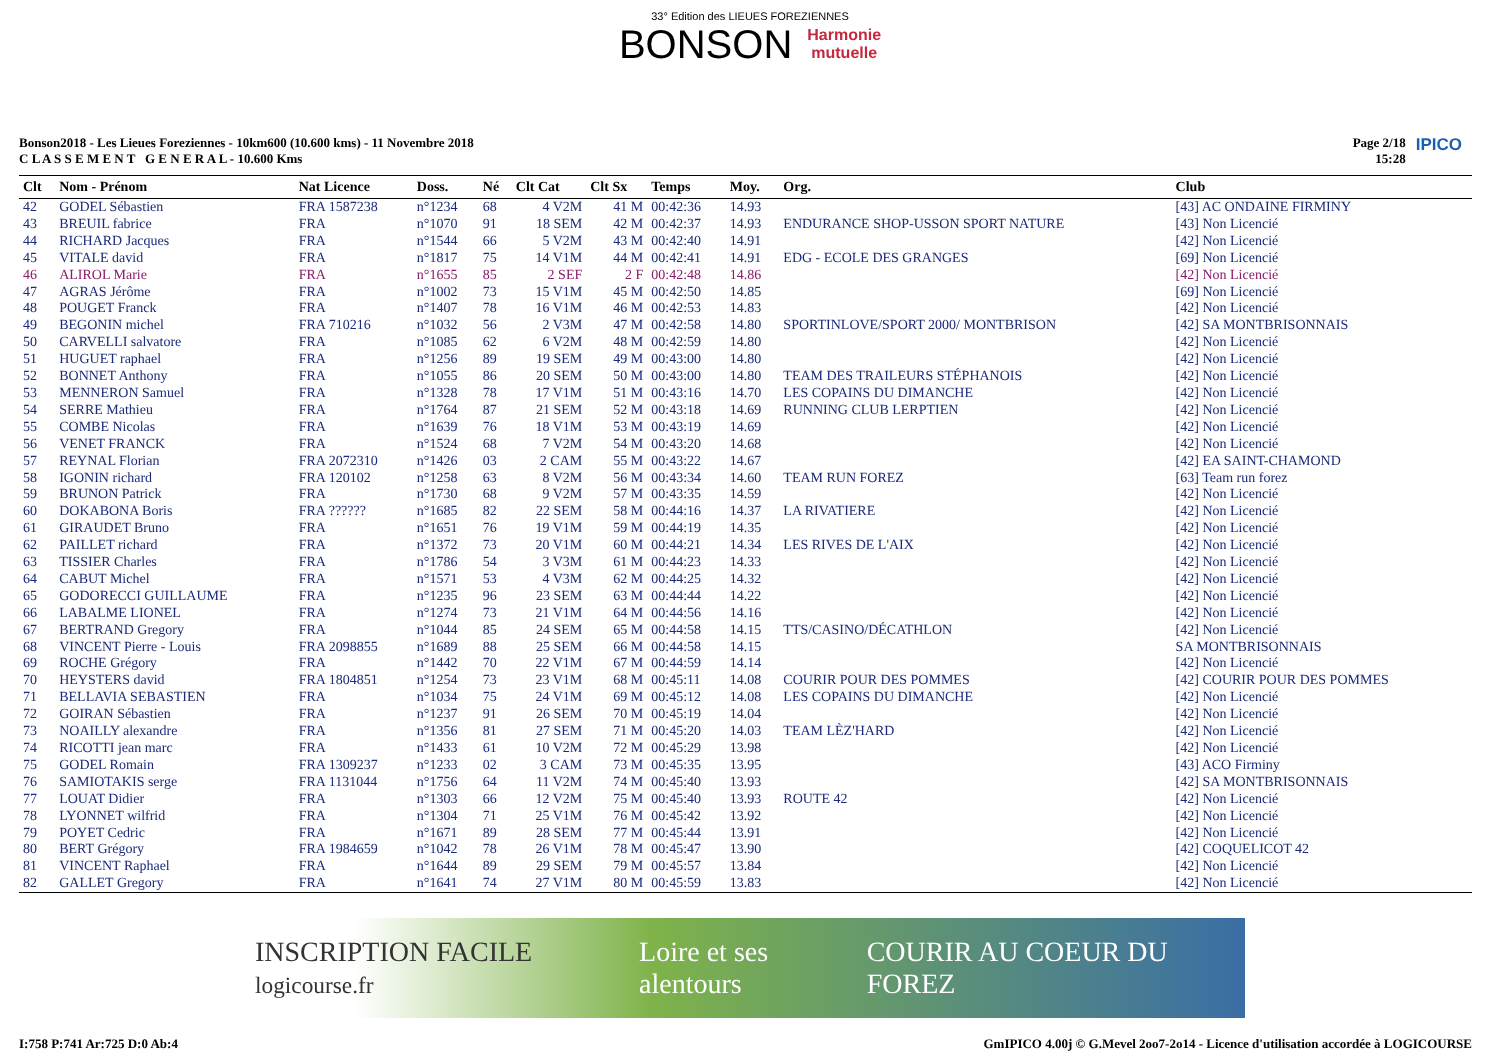33° Edition des LIEUES FOREZIENNES
BONSON
Harmonie
mutuelle
Bonson2018 - Les Lieues Foreziennes - 10km600 (10.600 kms) - 11 Novembre 2018
C L A S S E M E N T G E N E R A L - 10.600 Kms
Page 2/18
15:28 IPICO
| Clt | Nom - Prénom | Nat Licence | Doss. | Né | Clt Cat | Clt Sx | Temps | Moy. | Org. | Club |
| --- | --- | --- | --- | --- | --- | --- | --- | --- | --- | --- |
| 42 | GODEL Sébastien | FRA 1587238 | n°1234 | 68 | 4 V2M | 41 M | 00:42:36 | 14.93 | | [43] AC ONDAINE FIRMINY |
| 43 | BREUIL fabrice | FRA | n°1070 | 91 | 18 SEM | 42 M | 00:42:37 | 14.93 | ENDURANCE SHOP-USSON SPORT NATURE | [43] Non Licencié |
| 44 | RICHARD Jacques | FRA | n°1544 | 66 | 5 V2M | 43 M | 00:42:40 | 14.91 | | [42] Non Licencié |
| 45 | VITALE david | FRA | n°1817 | 75 | 14 V1M | 44 M | 00:42:41 | 14.91 | EDG - ECOLE DES GRANGES | [69] Non Licencié |
| 46 | ALIROL Marie | FRA | n°1655 | 85 | 2 SEF | 2 F | 00:42:48 | 14.86 | | [42] Non Licencié |
| 47 | AGRAS Jérôme | FRA | n°1002 | 73 | 15 V1M | 45 M | 00:42:50 | 14.85 | | [69] Non Licencié |
| 48 | POUGET Franck | FRA | n°1407 | 78 | 16 V1M | 46 M | 00:42:53 | 14.83 | | [42] Non Licencié |
| 49 | BEGONIN michel | FRA 710216 | n°1032 | 56 | 2 V3M | 47 M | 00:42:58 | 14.80 | SPORTINLOVE/SPORT 2000/ MONTBRISON | [42] SA MONTBRISONNAIS |
| 50 | CARVELLI salvatore | FRA | n°1085 | 62 | 6 V2M | 48 M | 00:42:59 | 14.80 | | [42] Non Licencié |
| 51 | HUGUET raphael | FRA | n°1256 | 89 | 19 SEM | 49 M | 00:43:00 | 14.80 | | [42] Non Licencié |
| 52 | BONNET Anthony | FRA | n°1055 | 86 | 20 SEM | 50 M | 00:43:00 | 14.80 | TEAM DES TRAILEURS STÉPHANOIS | [42] Non Licencié |
| 53 | MENNERON Samuel | FRA | n°1328 | 78 | 17 V1M | 51 M | 00:43:16 | 14.70 | LES COPAINS DU DIMANCHE | [42] Non Licencié |
| 54 | SERRE Mathieu | FRA | n°1764 | 87 | 21 SEM | 52 M | 00:43:18 | 14.69 | RUNNING CLUB LERPTIEN | [42] Non Licencié |
| 55 | COMBE Nicolas | FRA | n°1639 | 76 | 18 V1M | 53 M | 00:43:19 | 14.69 | | [42] Non Licencié |
| 56 | VENET FRANCK | FRA | n°1524 | 68 | 7 V2M | 54 M | 00:43:20 | 14.68 | | [42] Non Licencié |
| 57 | REYNAL Florian | FRA 2072310 | n°1426 | 03 | 2 CAM | 55 M | 00:43:22 | 14.67 | | [42] EA SAINT-CHAMOND |
| 58 | IGONIN richard | FRA 120102 | n°1258 | 63 | 8 V2M | 56 M | 00:43:34 | 14.60 | TEAM RUN FOREZ | [63] Team run forez |
| 59 | BRUNON Patrick | FRA | n°1730 | 68 | 9 V2M | 57 M | 00:43:35 | 14.59 | | [42] Non Licencié |
| 60 | DOKABONA Boris | FRA ?????? | n°1685 | 82 | 22 SEM | 58 M | 00:44:16 | 14.37 | LA RIVATIERE | [42] Non Licencié |
| 61 | GIRAUDET Bruno | FRA | n°1651 | 76 | 19 V1M | 59 M | 00:44:19 | 14.35 | | [42] Non Licencié |
| 62 | PAILLET richard | FRA | n°1372 | 73 | 20 V1M | 60 M | 00:44:21 | 14.34 | LES RIVES DE L'AIX | [42] Non Licencié |
| 63 | TISSIER Charles | FRA | n°1786 | 54 | 3 V3M | 61 M | 00:44:23 | 14.33 | | [42] Non Licencié |
| 64 | CABUT Michel | FRA | n°1571 | 53 | 4 V3M | 62 M | 00:44:25 | 14.32 | | [42] Non Licencié |
| 65 | GODORECCI GUILLAUME | FRA | n°1235 | 96 | 23 SEM | 63 M | 00:44:44 | 14.22 | | [42] Non Licencié |
| 66 | LABALME LIONEL | FRA | n°1274 | 73 | 21 V1M | 64 M | 00:44:56 | 14.16 | | [42] Non Licencié |
| 67 | BERTRAND Gregory | FRA | n°1044 | 85 | 24 SEM | 65 M | 00:44:58 | 14.15 | TTS/CASINO/DÉCATHLON | [42] Non Licencié |
| 68 | VINCENT Pierre - Louis | FRA 2098855 | n°1689 | 88 | 25 SEM | 66 M | 00:44:58 | 14.15 | | SA MONTBRISONNAIS |
| 69 | ROCHE Grégory | FRA | n°1442 | 70 | 22 V1M | 67 M | 00:44:59 | 14.14 | | [42] Non Licencié |
| 70 | HEYSTERS david | FRA 1804851 | n°1254 | 73 | 23 V1M | 68 M | 00:45:11 | 14.08 | COURIR POUR DES POMMES | [42] COURIR POUR DES POMMES |
| 71 | BELLAVIA SEBASTIEN | FRA | n°1034 | 75 | 24 V1M | 69 M | 00:45:12 | 14.08 | LES COPAINS DU DIMANCHE | [42] Non Licencié |
| 72 | GOIRAN Sébastien | FRA | n°1237 | 91 | 26 SEM | 70 M | 00:45:19 | 14.04 | | [42] Non Licencié |
| 73 | NOAILLY alexandre | FRA | n°1356 | 81 | 27 SEM | 71 M | 00:45:20 | 14.03 | TEAM LÈZ'HARD | [42] Non Licencié |
| 74 | RICOTTI jean marc | FRA | n°1433 | 61 | 10 V2M | 72 M | 00:45:29 | 13.98 | | [42] Non Licencié |
| 75 | GODEL Romain | FRA 1309237 | n°1233 | 02 | 3 CAM | 73 M | 00:45:35 | 13.95 | | [43] ACO Firminy |
| 76 | SAMIOTAKIS serge | FRA 1131044 | n°1756 | 64 | 11 V2M | 74 M | 00:45:40 | 13.93 | | [42] SA MONTBRISONNAIS |
| 77 | LOUAT Didier | FRA | n°1303 | 66 | 12 V2M | 75 M | 00:45:40 | 13.93 | ROUTE 42 | [42] Non Licencié |
| 78 | LYONNET wilfrid | FRA | n°1304 | 71 | 25 V1M | 76 M | 00:45:42 | 13.92 | | [42] Non Licencié |
| 79 | POYET Cedric | FRA | n°1671 | 89 | 28 SEM | 77 M | 00:45:44 | 13.91 | | [42] Non Licencié |
| 80 | BERT Grégory | FRA 1984659 | n°1042 | 78 | 26 V1M | 78 M | 00:45:47 | 13.90 | | [42] COQUELICOT 42 |
| 81 | VINCENT Raphael | FRA | n°1644 | 89 | 29 SEM | 79 M | 00:45:57 | 13.84 | | [42] Non Licencié |
| 82 | GALLET Gregory | FRA | n°1641 | 74 | 27 V1M | 80 M | 00:45:59 | 13.83 | | [42] Non Licencié |
INSCRIPTION FACILE logicourse.fr Loire et ses alentours COURIR AU COEUR DU FOREZ
I:758 P:741 Ar:725 D:0 Ab:4 GmIPICO 4.00j © G.Mevel 2oo7-2o14 - Licence d'utilisation accordée à LOGICOURSE